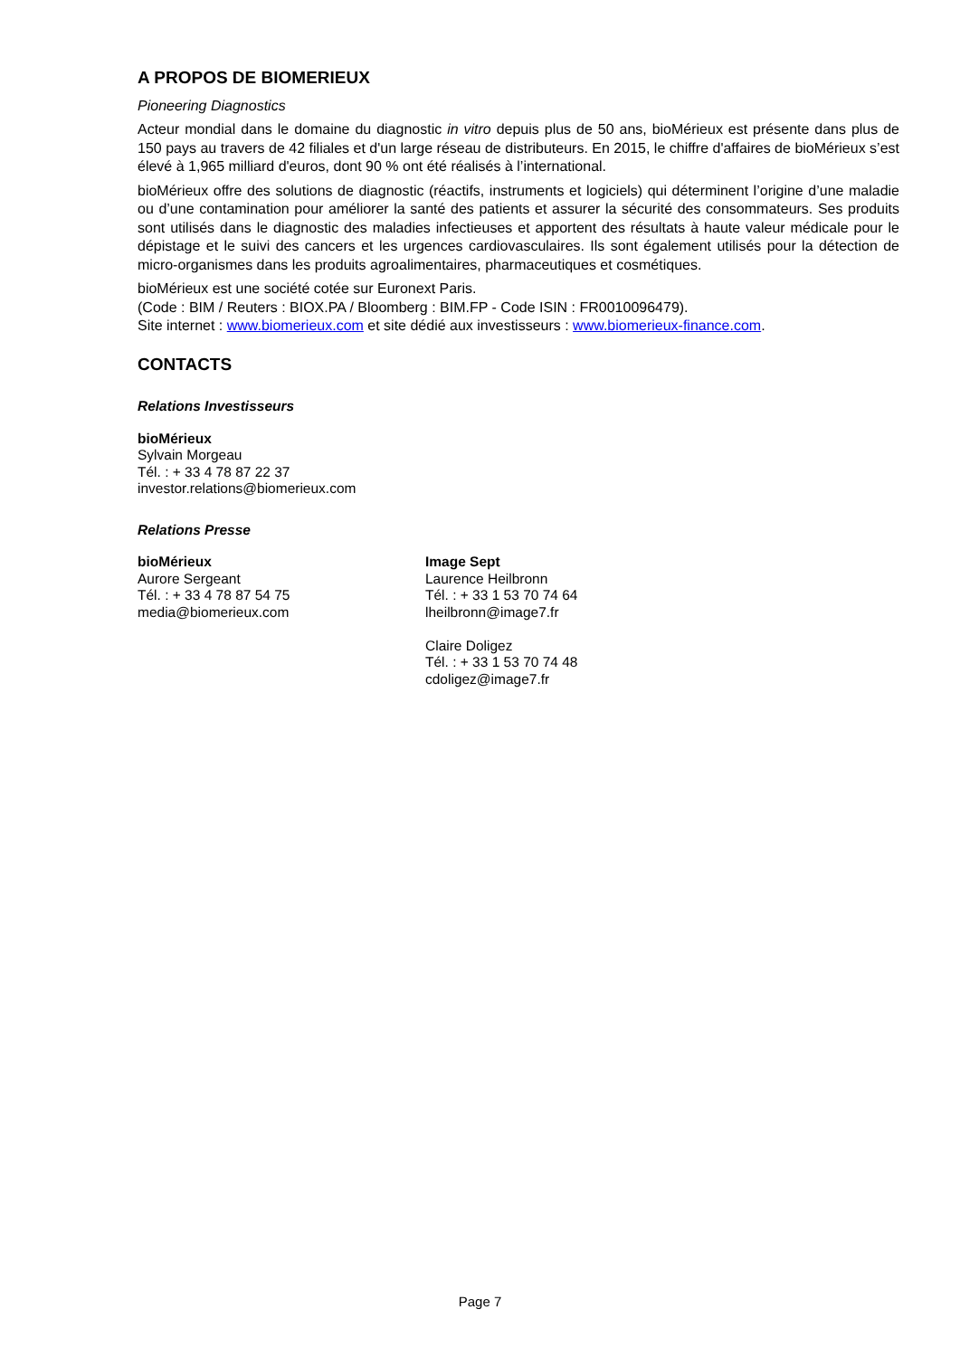A PROPOS DE BIOMERIEUX
Pioneering Diagnostics
Acteur mondial dans le domaine du diagnostic in vitro depuis plus de 50 ans, bioMérieux est présente dans plus de 150 pays au travers de 42 filiales et d'un large réseau de distributeurs. En 2015, le chiffre d'affaires de bioMérieux s’est élevé à 1,965 milliard d'euros, dont 90 % ont été réalisés à l’international.
bioMérieux offre des solutions de diagnostic (réactifs, instruments et logiciels) qui déterminent l’origine d’une maladie ou d’une contamination pour améliorer la santé des patients et assurer la sécurité des consommateurs. Ses produits sont utilisés dans le diagnostic des maladies infectieuses et apportent des résultats à haute valeur médicale pour le dépistage et le suivi des cancers et les urgences cardiovasculaires. Ils sont également utilisés pour la détection de micro-organismes dans les produits agroalimentaires, pharmaceutiques et cosmétiques.
bioMérieux est une société cotée sur Euronext Paris.
(Code : BIM / Reuters : BIOX.PA / Bloomberg : BIM.FP - Code ISIN : FR0010096479).
Site internet : www.biomerieux.com et site dédié aux investisseurs : www.biomerieux-finance.com.
CONTACTS
Relations Investisseurs
bioMérieux
Sylvain Morgeau
Tél. : + 33 4 78 87 22 37
investor.relations@biomerieux.com
Relations Presse
bioMérieux
Aurore Sergeant
Tél. : + 33 4 78 87 54 75
media@biomerieux.com
Image Sept
Laurence Heilbronn
Tél. : + 33 1 53 70 74 64
lheilbronn@image7.fr
Claire Doligez
Tél. : + 33 1 53 70 74 48
cdoligez@image7.fr
Page 7